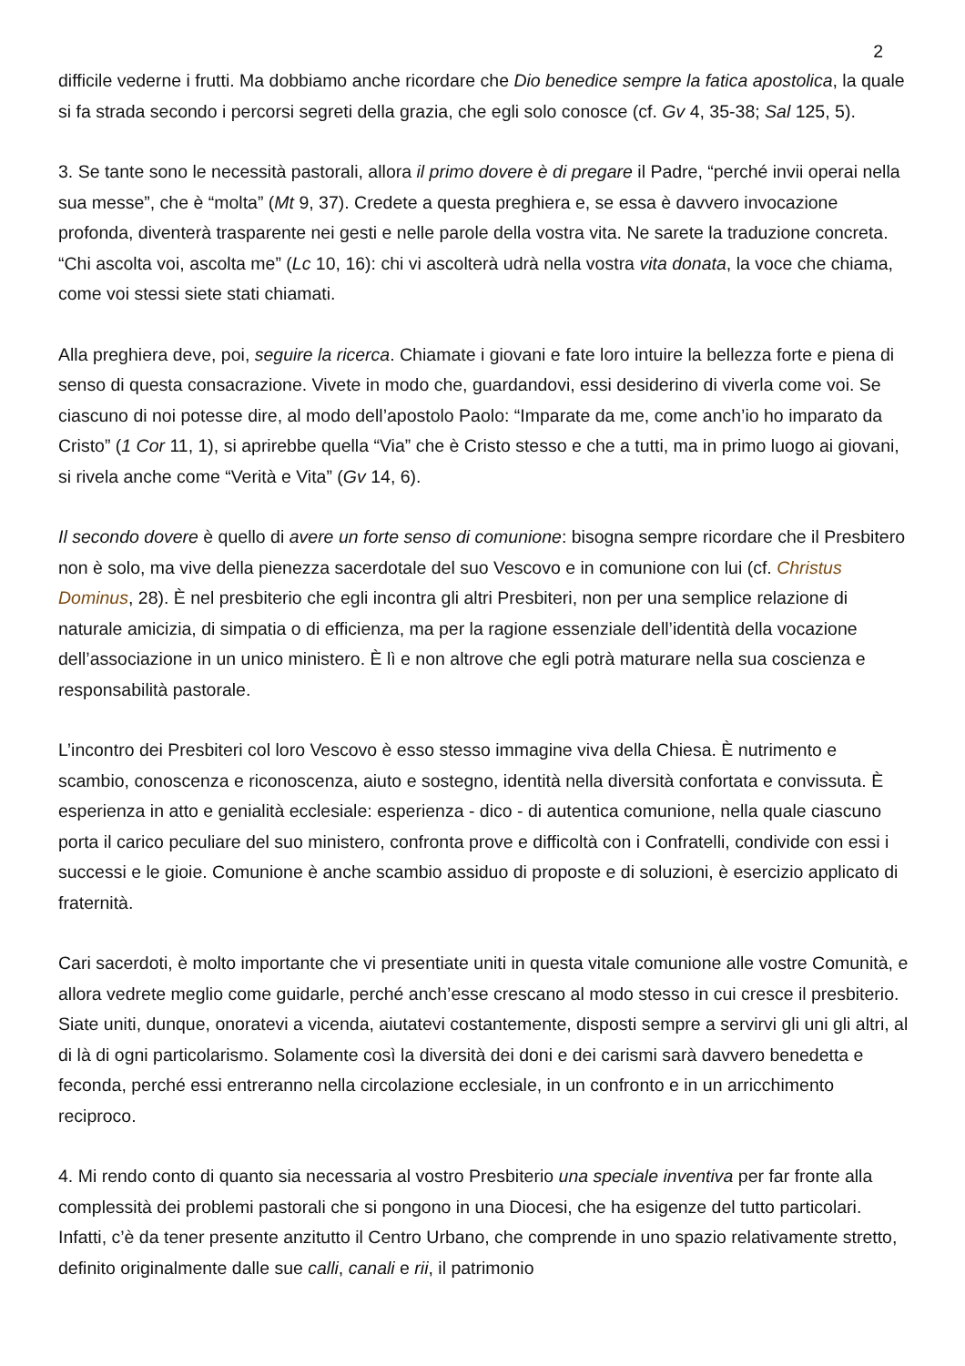2
difficile vederne i frutti. Ma dobbiamo anche ricordare che Dio benedice sempre la fatica apostolica, la quale si fa strada secondo i percorsi segreti della grazia, che egli solo conosce (cf. Gv 4, 35-38; Sal 125, 5).
3. Se tante sono le necessità pastorali, allora il primo dovere è di pregare il Padre, “perché invii operai nella sua messe”, che è “molta” (Mt 9, 37). Credete a questa preghiera e, se essa è davvero invocazione profonda, diventerà trasparente nei gesti e nelle parole della vostra vita. Ne sarete la traduzione concreta. “Chi ascolta voi, ascolta me” (Lc 10, 16): chi vi ascolterà udrà nella vostra vita donata, la voce che chiama, come voi stessi siete stati chiamati.
Alla preghiera deve, poi, seguire la ricerca. Chiamate i giovani e fate loro intuire la bellezza forte e piena di senso di questa consacrazione. Vivete in modo che, guardandovi, essi desiderino di viverla come voi. Se ciascuno di noi potesse dire, al modo dell’apostolo Paolo: “Imparate da me, come anch’io ho imparato da Cristo” (1 Cor 11, 1), si aprirebbe quella “Via” che è Cristo stesso e che a tutti, ma in primo luogo ai giovani, si rivela anche come “Verità e Vita” (Gv 14, 6).
Il secondo dovere è quello di avere un forte senso di comunione: bisogna sempre ricordare che il Presbitero non è solo, ma vive della pienezza sacerdotale del suo Vescovo e in comunione con lui (cf. Christus Dominus, 28). È nel presbiterio che egli incontra gli altri Presbiteri, non per una semplice relazione di naturale amicizia, di simpatia o di efficienza, ma per la ragione essenziale dell’identità della vocazione dell’associazione in un unico ministero. È lì e non altrove che egli potrà maturare nella sua coscienza e responsabilità pastorale.
L’incontro dei Presbiteri col loro Vescovo è esso stesso immagine viva della Chiesa. È nutrimento e scambio, conoscenza e riconoscenza, aiuto e sostegno, identità nella diversità confortata e convissuta. È esperienza in atto e genialità ecclesiale: esperienza - dico - di autentica comunione, nella quale ciascuno porta il carico peculiare del suo ministero, confronta prove e difficoltà con i Confratelli, condivide con essi i successi e le gioie. Comunione è anche scambio assiduo di proposte e di soluzioni, è esercizio applicato di fraternità.
Cari sacerdoti, è molto importante che vi presentiate uniti in questa vitale comunione alle vostre Comunità, e allora vedrete meglio come guidarle, perché anch’esse crescano al modo stesso in cui cresce il presbiterio. Siate uniti, dunque, onoratevi a vicenda, aiutatevi costantemente, disposti sempre a servirvi gli uni gli altri, al di là di ogni particolarismo. Solamente così la diversità dei doni e dei carismi sarà davvero benedetta e feconda, perché essi entreranno nella circolazione ecclesiale, in un confronto e in un arricchimento reciproco.
4. Mi rendo conto di quanto sia necessaria al vostro Presbiterio una speciale inventiva per far fronte alla complessità dei problemi pastorali che si pongono in una Diocesi, che ha esigenze del tutto particolari. Infatti, c’è da tener presente anzitutto il Centro Urbano, che comprende in uno spazio relativamente stretto, definito originalmente dalle sue calli, canali e rii, il patrimonio